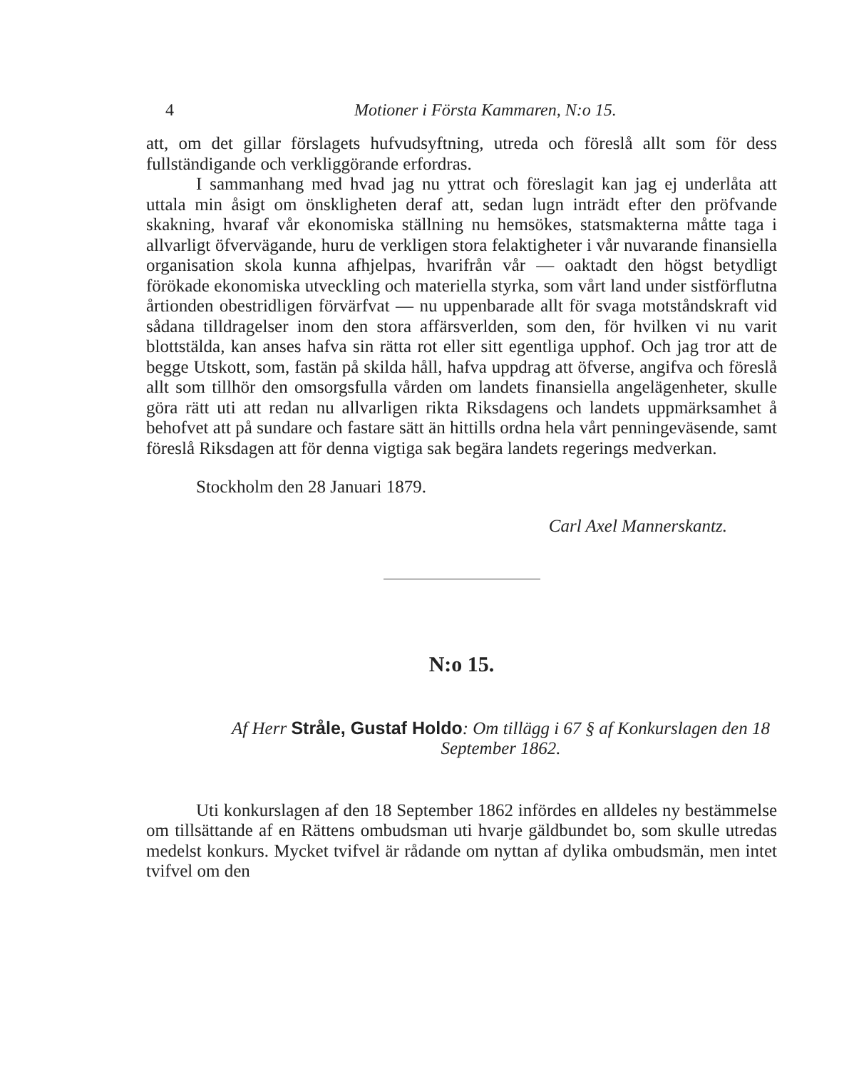4 Motioner i Första Kammaren, N:o 15.
att, om det gillar förslagets hufvudsyftning, utreda och föreslå allt som för dess fullständigande och verkliggörande erfordras.
I sammanhang med hvad jag nu yttrat och föreslagit kan jag ej underlåta att uttala min åsigt om önskligheten deraf att, sedan lugn inträdt efter den pröfvande skakning, hvaraf vår ekonomiska ställning nu hemsökes, statsmakterna måtte taga i allvarligt öfvervägande, huru de verkligen stora felaktigheter i vår nuvarande finansiella organisation skola kunna afhjelpas, hvarifrån vår — oaktadt den högst betydligt förökade ekonomiska utveckling och materiella styrka, som vårt land under sistförflutna årtionden obestridligen förvärfvat — nu uppenbarade allt för svaga motståndskraft vid sådana tilldragelser inom den stora affärsverlden, som den, för hvilken vi nu varit blottstälda, kan anses hafva sin rätta rot eller sitt egentliga upphof. Och jag tror att de begge Utskott, som, fastän på skilda håll, hafva uppdrag att öfverse, angifva och föreslå allt som tillhör den omsorgsfulla vården om landets finansiella angelägenheter, skulle göra rätt uti att redan nu allvarligen rikta Riksdagens och landets uppmärksamhet å behofvet att på sundare och fastare sätt än hittills ordna hela vårt penningeväsende, samt föreslå Riksdagen att för denna vigtiga sak begära landets regerings medverkan.
Stockholm den 28 Januari 1879.
Carl Axel Mannerskantz.
N:o 15.
Af Herr Stråle, Gustaf Holdo: Om tillägg i 67 § af Konkurslagen den 18 September 1862.
Uti konkurslagen af den 18 September 1862 infördes en alldeles ny bestämmelse om tillsättande af en Rättens ombudsman uti hvarje gäldbundet bo, som skulle utredas medelst konkurs. Mycket tvifvel är rådande om nyttan af dylika ombudsmän, men intet tvifvel om den